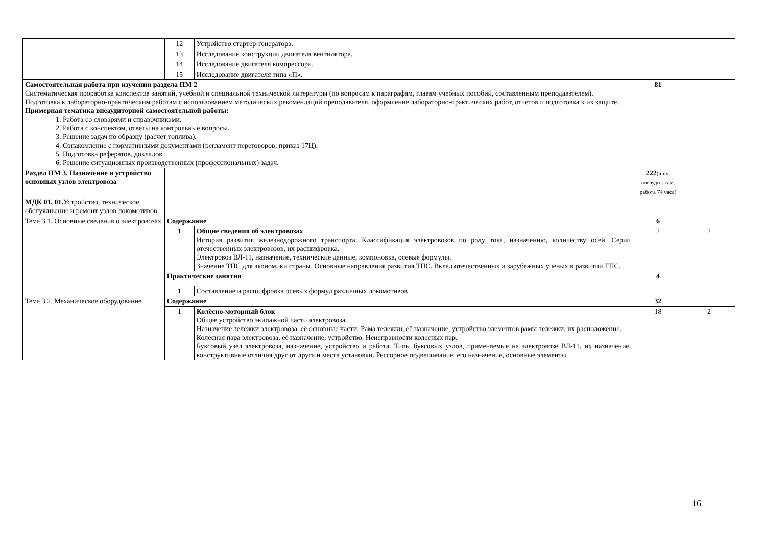| | 12 | Устройство стартер-генератора. | | |
| | 13 | Исследование конструкции двигателя вентилятора. | | |
| | 14 | Исследование двигателя компрессора. | | |
| | 15 | Исследование двигателя типа «П». | | |
| Самостоятельная работа при изучении раздела ПМ 2 Систематическая проработка конспектов занятий, учебной и специальной технической литературы (по вопросам к параграфам, главам учебных пособий, составленным преподавателем). Подготовка к лабораторно-практическим работам с использованием методических рекомендаций преподавателя, оформление лабораторно-практических работ, отчетов и подготовка к их защите. Примерная тематика внеаудиторной самостоятельной работы: 1. Работа со словарями и справочниками. 2. Работа с конспектом, ответы на контрольные вопросы. 3. Решение задач по образцу (расчет топлива). 4. Ознакомление с нормативными документами (регламент переговоров; приказ 17Ц). 5. Подготовка рефератов, докладов. 6. Решение ситуационных производственных (профессиональных) задач. | | | 81 | |
| Раздел ПМ 3. Назначение и устройство основных узлов электровоза | | | 222 (в т.ч. внеаудит. сам. работа 74 часа) | |
| МДК 01. 01. Устройство, техническое обслуживание и ремонт узлов локомотивов | | | | |
| Тема 3.1. Основные сведения о электровозах | Содержание | | 6 | |
| | 1 | Общие сведения об электровозах История развития железнодорожного транспорта. Классификация электровозов по роду тока, назначению, количеству осей. Серии отечественных электровозов, их расшифровка. Электровоз ВЛ-11, назначение, технические данные, компоновка, осевые формулы. Значение ТПС для экономики страны. Основные направления развития ТПС. Вклад отечественных и зарубежных ученых в развитии ТПС. | 2 | 2 |
| | Практические занятия | | 4 | |
| | 1 | Составление и расшифровка осевых формул различных локомотивов | | |
| Тема 3.2. Механическое оборудование | Содержание | | 32 | |
| | 1 | Колёсно-моторный блок Общее устройство экипажной части электровоза. Назначение тележки электровоза, её основные части. Рама тележки, её назначение, устройство элементов рамы тележки, их расположение. Колесная пара электровоза, её назначение, устройство. Неисправности колесных пар. Буксовый узел электровоза, назначение, устройство и работа. Типы буксовых узлов, применяемые на электровозе ВЛ-11, их назначение, конструктивные отличия друг от друга и места установки. Рессорное подвешивание, его назначение, основные элементы. | 18 | 2 |
16